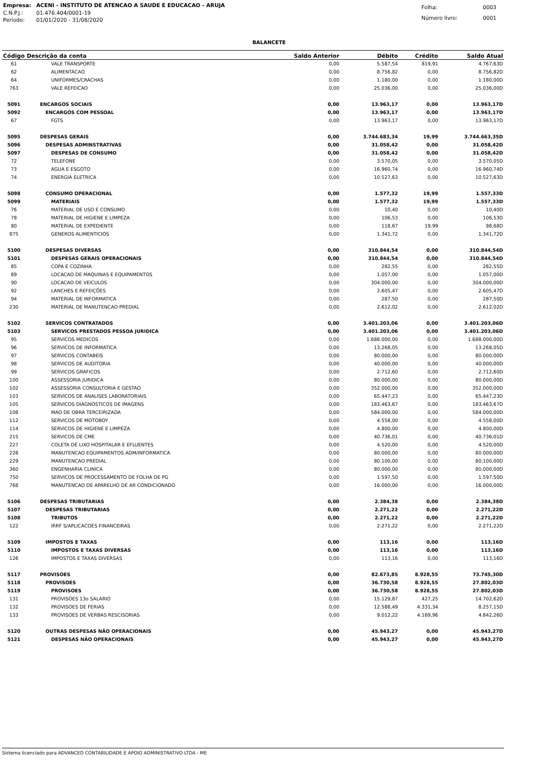| Empresa: | ACENI - INSTITUTO DE ATENCAO A SAUDE E EDUCACAO - ARUJA |
| C.N.P.J.: | 01.476.404/0001-19 |
| Período: | 01/01/2020 - 31/08/2020 |
| Folha: | 0003 |
| Número livro: | 0001 |
BALANCETE
| Código | Descrição da conta | Saldo Anterior | Débito | Crédito | Saldo Atual |
| --- | --- | --- | --- | --- | --- |
| 61 | VALE TRANSPORTE | 0,00 | 5.587,54 | 819,91 | 4.767,63D |
| 62 | ALIMENTACAO | 0,00 | 8.756,82 | 0,00 | 8.756,82D |
| 64 | UNIFORMES/CRACHAS | 0,00 | 1.180,00 | 0,00 | 1.180,00D |
| 763 | VALE REFEICAO | 0,00 | 25.036,00 | 0,00 | 25.036,00D |
| 5091 | ENCARGOS SOCIAIS | 0,00 | 13.963,17 | 0,00 | 13.963,17D |
| 5092 | ENCARGOS COM PESSOAL | 0,00 | 13.963,17 | 0,00 | 13.963,17D |
| 67 | FGTS | 0,00 | 13.963,17 | 0,00 | 13.963,17D |
| 5095 | DESPESAS GERAIS | 0,00 | 3.744.683,34 | 19,99 | 3.744.663,35D |
| 5096 | DESPESAS ADMINSTRATIVAS | 0,00 | 31.058,42 | 0,00 | 31.058,42D |
| 5097 | DESPESAS DE CONSUMO | 0,00 | 31.058,42 | 0,00 | 31.058,42D |
| 72 | TELEFONE | 0,00 | 3.570,05 | 0,00 | 3.570,05D |
| 73 | AGUA E ESGOTO | 0,00 | 16.960,74 | 0,00 | 16.960,74D |
| 74 | ENERGIA ELETRICA | 0,00 | 10.527,63 | 0,00 | 10.527,63D |
| 5098 | CONSUMO OPERACIONAL | 0,00 | 1.577,32 | 19,99 | 1.557,33D |
| 5099 | MATERIAIS | 0,00 | 1.577,32 | 19,99 | 1.557,33D |
| 76 | MATERIAL DE USO E CONSUMO | 0,00 | 10,40 | 0,00 | 10,40D |
| 78 | MATERIAL DE HIGIENE E LIMPEZA | 0,00 | 106,53 | 0,00 | 106,53D |
| 80 | MATERIAL DE EXPEDIENTE | 0,00 | 118,67 | 19,99 | 98,68D |
| 875 | GENEROS ALIMENTICIOS | 0,00 | 1.341,72 | 0,00 | 1.341,72D |
| 5100 | DESPESAS DIVERSAS | 0,00 | 310.844,54 | 0,00 | 310.844,54D |
| 5101 | DESPESAS GERAIS OPERACIONAIS | 0,00 | 310.844,54 | 0,00 | 310.844,54D |
| 85 | COPA E COZINHA | 0,00 | 282,55 | 0,00 | 282,55D |
| 89 | LOCACAO DE MAQUINAS E EQUIPAMENTOS | 0,00 | 1.057,00 | 0,00 | 1.057,00D |
| 90 | LOCACAO DE VEICULOS | 0,00 | 304.000,00 | 0,00 | 304.000,00D |
| 92 | LANCHES E REFEIÇÕES | 0,00 | 2.605,47 | 0,00 | 2.605,47D |
| 94 | MATERIAL DE INFORMATICA | 0,00 | 287,50 | 0,00 | 287,50D |
| 230 | MATERIAL DE MANUTENCAO PREDIAL | 0,00 | 2.612,02 | 0,00 | 2.612,02D |
| 5102 | SERVICOS CONTRATADOS | 0,00 | 3.401.203,06 | 0,00 | 3.401.203,06D |
| 5103 | SERVICOS PRESTADOS PESSOA JURIDICA | 0,00 | 3.401.203,06 | 0,00 | 3.401.203,06D |
| 95 | SERVICOS MEDICOS | 0,00 | 1.688.000,00 | 0,00 | 1.688.000,00D |
| 96 | SERVICOS DE INFORMATICA | 0,00 | 13.268,05 | 0,00 | 13.268,05D |
| 97 | SERVICOS CONTABEIS | 0,00 | 80.000,00 | 0,00 | 80.000,00D |
| 98 | SERVICOS DE AUDITORIA | 0,00 | 40.000,00 | 0,00 | 40.000,00D |
| 99 | SERVICOS GRAFICOS | 0,00 | 2.712,60 | 0,00 | 2.712,60D |
| 100 | ASSESSORIA JURIDICA | 0,00 | 80.000,00 | 0,00 | 80.000,00D |
| 102 | ASSESSORIA CONSULTORIA E GESTAO | 0,00 | 352.000,00 | 0,00 | 352.000,00D |
| 103 | SERVICOS DE ANALISES LABORATORIAIS | 0,00 | 65.447,23 | 0,00 | 65.447,23D |
| 105 | SERVICOS DIAGNÓSTICOS DE IMAGENS | 0,00 | 183.463,67 | 0,00 | 183.463,67D |
| 108 | MAO DE OBRA TERCEIRIZADA | 0,00 | 584.000,00 | 0,00 | 584.000,00D |
| 112 | SERVICOS DE MOTOBOY | 0,00 | 4.558,00 | 0,00 | 4.558,00D |
| 114 | SERVICOS DE HIGIENE E LIMPEZA | 0,00 | 4.800,00 | 0,00 | 4.800,00D |
| 215 | SERVICOS DE CME | 0,00 | 40.736,01 | 0,00 | 40.736,01D |
| 227 | COLETA DE LIXO HOSPITALAR E EFLUENTES | 0,00 | 4.520,00 | 0,00 | 4.520,00D |
| 228 | MANUTENCAO EQUIPAMENTOS ADM/INFORMATICA | 0,00 | 80.000,00 | 0,00 | 80.000,00D |
| 229 | MANUTENCAO PREDIAL | 0,00 | 80.100,00 | 0,00 | 80.100,00D |
| 360 | ENGENHARIA CLINICA | 0,00 | 80.000,00 | 0,00 | 80.000,00D |
| 750 | SERVICOS DE PROCESSAMENTO DE FOLHA DE PG | 0,00 | 1.597,50 | 0,00 | 1.597,50D |
| 768 | MANUTENCAO DE APARELHO DE AR CONDICIONADO | 0,00 | 16.000,00 | 0,00 | 16.000,00D |
| 5106 | DESPESAS TRIBUTARIAS | 0,00 | 2.384,38 | 0,00 | 2.384,38D |
| 5107 | DESPESAS TRIBUTARIAS | 0,00 | 2.271,22 | 0,00 | 2.271,22D |
| 5108 | TRIBUTOS | 0,00 | 2.271,22 | 0,00 | 2.271,22D |
| 122 | IRRF S/APLICACOES FINANCEIRAS | 0,00 | 2.271,22 | 0,00 | 2.271,22D |
| 5109 | IMPOSTOS E TAXAS | 0,00 | 113,16 | 0,00 | 113,16D |
| 5110 | IMPOSTOS E TAXAS DIVERSAS | 0,00 | 113,16 | 0,00 | 113,16D |
| 126 | IMPOSTOS E TAXAS DIVERSAS | 0,00 | 113,16 | 0,00 | 113,16D |
| 5117 | PROVISOES | 0,00 | 82.673,85 | 8.928,55 | 73.745,30D |
| 5118 | PROVISOES | 0,00 | 36.730,58 | 8.928,55 | 27.802,03D |
| 5119 | PROVISOES | 0,00 | 36.730,58 | 8.928,55 | 27.802,03D |
| 131 | PROVISOES 13o SALARIO | 0,00 | 15.129,87 | 427,25 | 14.702,62D |
| 132 | PROVISOES DE FERIAS | 0,00 | 12.588,49 | 4.331,34 | 8.257,15D |
| 133 | PROVISOES DE VERBAS RESCISORIAS | 0,00 | 9.012,22 | 4.169,96 | 4.842,26D |
| 5120 | OUTRAS DESPESAS NÃO OPERACIONAIS | 0,00 | 45.943,27 | 0,00 | 45.943,27D |
| 5121 | DESPESAS NÃO OPERACIONAIS | 0,00 | 45.943,27 | 0,00 | 45.943,27D |
Sistema licenciado para ADVANCED CONTABILIDADE E APOIO ADMINISTRATIVO LTDA - ME